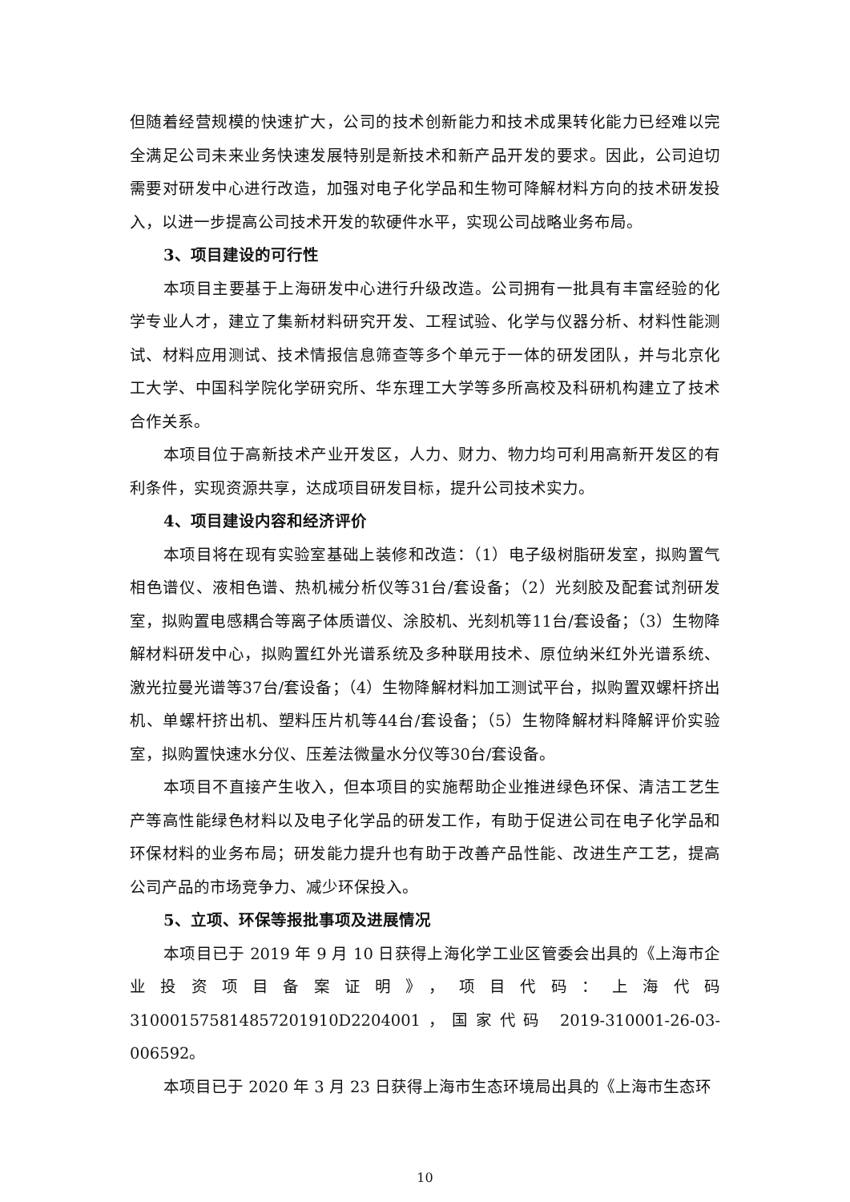但随着经营规模的快速扩大，公司的技术创新能力和技术成果转化能力已经难以完全满足公司未来业务快速发展特别是新技术和新产品开发的要求。因此，公司迫切需要对研发中心进行改造，加强对电子化学品和生物可降解材料方向的技术研发投入，以进一步提高公司技术开发的软硬件水平，实现公司战略业务布局。
3、项目建设的可行性
本项目主要基于上海研发中心进行升级改造。公司拥有一批具有丰富经验的化学专业人才，建立了集新材料研究开发、工程试验、化学与仪器分析、材料性能测试、材料应用测试、技术情报信息筛查等多个单元于一体的研发团队，并与北京化工大学、中国科学院化学研究所、华东理工大学等多所高校及科研机构建立了技术合作关系。
本项目位于高新技术产业开发区，人力、财力、物力均可利用高新开发区的有利条件，实现资源共享，达成项目研发目标，提升公司技术实力。
4、项目建设内容和经济评价
本项目将在现有实验室基础上装修和改造：（1）电子级树脂研发室，拟购置气相色谱仪、液相色谱、热机械分析仪等31台/套设备；（2）光刻胶及配套试剂研发室，拟购置电感耦合等离子体质谱仪、涂胶机、光刻机等11台/套设备；（3）生物降解材料研发中心，拟购置红外光谱系统及多种联用技术、原位纳米红外光谱系统、激光拉曼光谱等37台/套设备；（4）生物降解材料加工测试平台，拟购置双螺杆挤出机、单螺杆挤出机、塑料压片机等44台/套设备；（5）生物降解材料降解评价实验室，拟购置快速水分仪、压差法微量水分仪等30台/套设备。
本项目不直接产生收入，但本项目的实施帮助企业推进绿色环保、清洁工艺生产等高性能绿色材料以及电子化学品的研发工作，有助于促进公司在电子化学品和环保材料的业务布局；研发能力提升也有助于改善产品性能、改进生产工艺，提高公司产品的市场竞争力、减少环保投入。
5、立项、环保等报批事项及进展情况
本项目已于 2019 年 9 月 10 日获得上海化学工业区管委会出具的《上海市企业投资项目备案证明》，项目代码：上海代码 310001575814857201910D2204001，国家代码 2019-310001-26-03-006592。
本项目已于 2020 年 3 月 23 日获得上海市生态环境局出具的《上海市生态环
10